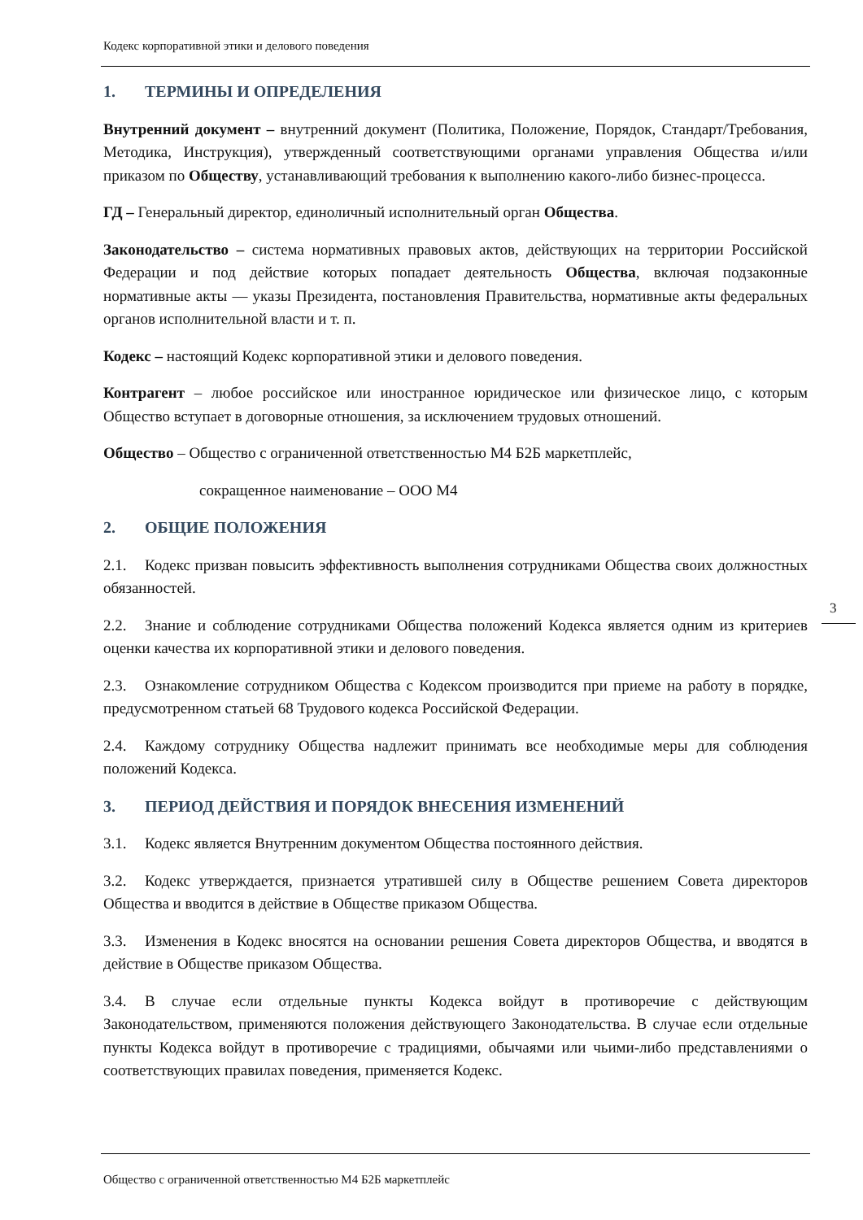Кодекс корпоративной этики и делового поведения
1. ТЕРМИНЫ И ОПРЕДЕЛЕНИЯ
Внутренний документ – внутренний документ (Политика, Положение, Порядок, Стандарт/Требования, Методика, Инструкция), утвержденный соответствующими органами управления Общества и/или приказом по Обществу, устанавливающий требования к выполнению какого-либо бизнес-процесса.
ГД – Генеральный директор, единоличный исполнительный орган Общества.
Законодательство – система нормативных правовых актов, действующих на территории Российской Федерации и под действие которых попадает деятельность Общества, включая подзаконные нормативные акты — указы Президента, постановления Правительства, нормативные акты федеральных органов исполнительной власти и т. п.
Кодекс – настоящий Кодекс корпоративной этики и делового поведения.
Контрагент – любое российское или иностранное юридическое или физическое лицо, с которым Общество вступает в договорные отношения, за исключением трудовых отношений.
Общество – Общество с ограниченной ответственностью М4 Б2Б маркетплейс,
сокращенное наименование – ООО М4
2. ОБЩИЕ ПОЛОЖЕНИЯ
2.1. Кодекс призван повысить эффективность выполнения сотрудниками Общества своих должностных обязанностей.
2.2. Знание и соблюдение сотрудниками Общества положений Кодекса является одним из критериев оценки качества их корпоративной этики и делового поведения.
2.3. Ознакомление сотрудником Общества с Кодексом производится при приеме на работу в порядке, предусмотренном статьей 68 Трудового кодекса Российской Федерации.
2.4. Каждому сотруднику Общества надлежит принимать все необходимые меры для соблюдения положений Кодекса.
3. ПЕРИОД ДЕЙСТВИЯ И ПОРЯДОК ВНЕСЕНИЯ ИЗМЕНЕНИЙ
3.1. Кодекс является Внутренним документом Общества постоянного действия.
3.2. Кодекс утверждается, признается утратившей силу в Обществе решением Совета директоров Общества и вводится в действие в Обществе приказом Общества.
3.3. Изменения в Кодекс вносятся на основании решения Совета директоров Общества, и вводятся в действие в Обществе приказом Общества.
3.4. В случае если отдельные пункты Кодекса войдут в противоречие с действующим Законодательством, применяются положения действующего Законодательства. В случае если отдельные пункты Кодекса войдут в противоречие с традициями, обычаями или чьими-либо представлениями о соответствующих правилах поведения, применяется Кодекс.
3
Общество с ограниченной ответственностью М4 Б2Б маркетплейс